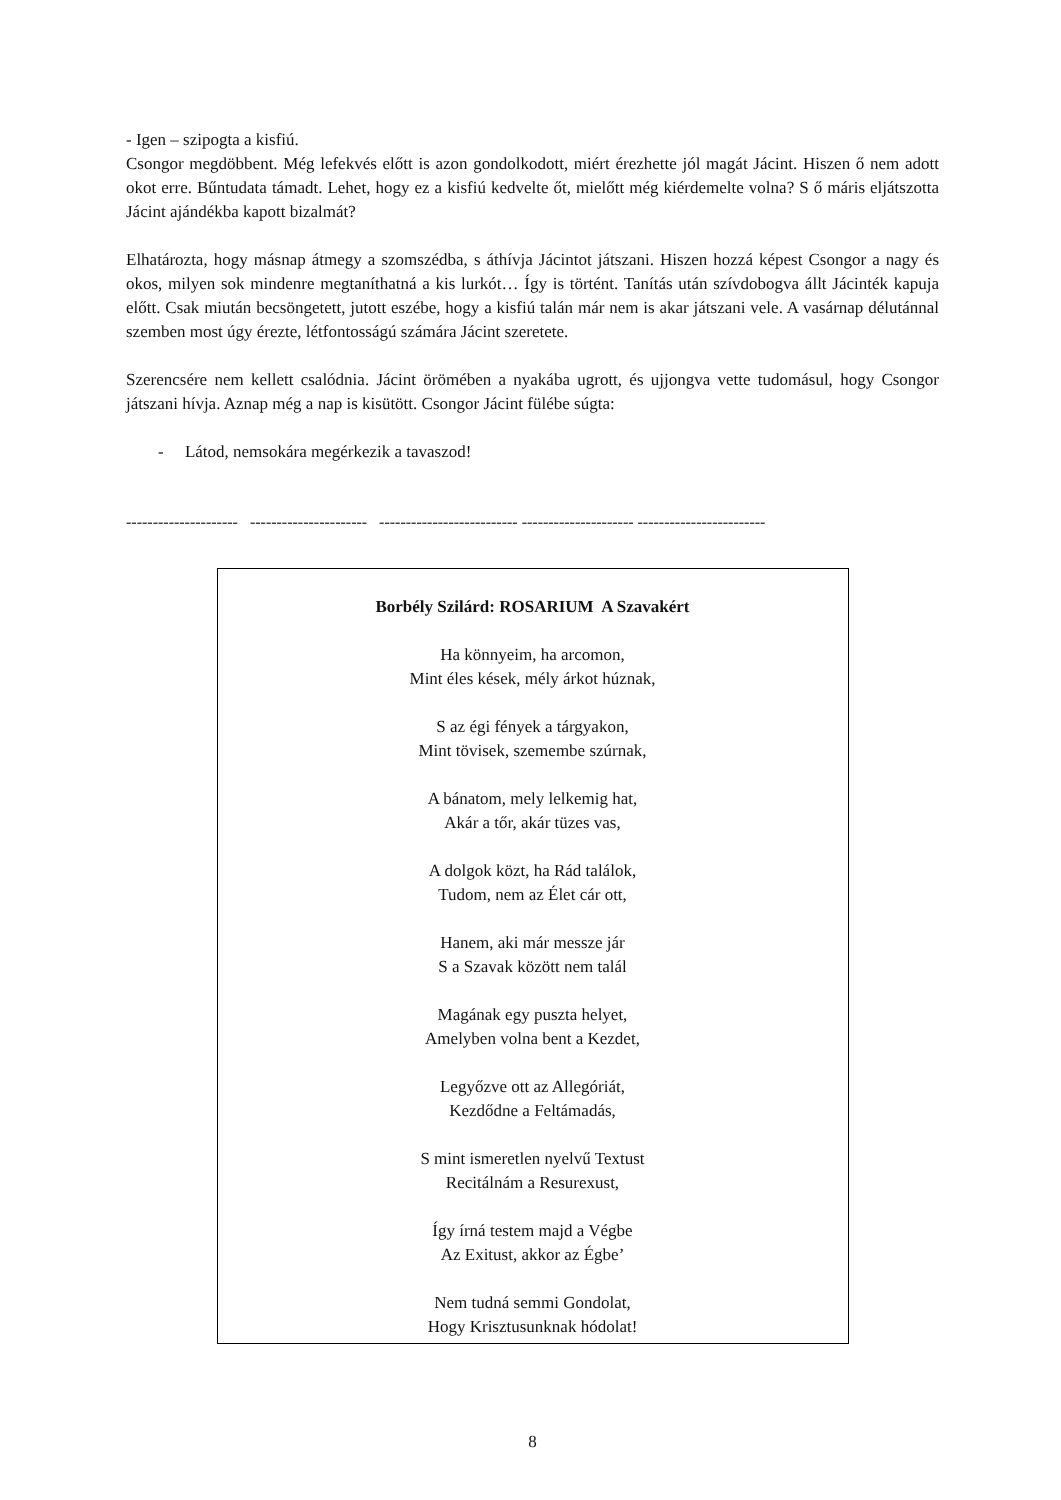- Igen – szipogta a kisfiú.
Csongor megdöbbent. Még lefekvés előtt is azon gondolkodott, miért érezhette jól magát Jácint. Hiszen ő nem adott okot erre. Bűntudata támadt. Lehet, hogy ez a kisfiú kedvelte őt, mielőtt még kiérdemelte volna? S ő máris eljátszotta Jácint ajándékba kapott bizalmát?
Elhatározta, hogy másnap átmegy a szomszédba, s áthívja Jácintot játszani. Hiszen hozzá képest Csongor a nagy és okos, milyen sok mindenre megtaníthatná a kis lurkót… Így is történt. Tanítás után szívdobogva állt Jácinték kapuja előtt. Csak miután becsöngetett, jutott eszébe, hogy a kisfiú talán már nem is akar játszani vele. A vasárnap délutánnal szemben most úgy érezte, létfontosságú számára Jácint szeretete.
Szerencsére nem kellett csalódnia. Jácint örömében a nyakába ugrott, és ujjongva vette tudomásul, hogy Csongor játszani hívja. Aznap még a nap is kisütött. Csongor Jácint fülébe súgta:
- Látod, nemsokára megérkezik a tavaszod!
--------------------- ---------------------- -------------------------- --------------------- ------------------------
Borbély Szilárd: ROSARIUM A Szavakért
Ha könnyeim, ha arcomon,
Mint éles kések, mély árkot húznak,
S az égi fények a tárgyakon,
Mint tövisek, szemembe szúrnak,
A bánatom, mely lelkemig hat,
Akár a tőr, akár tüzes vas,
A dolgok közt, ha Rád találok,
Tudom, nem az Élet cár ott,
Hanem, aki már messze jár
S a Szavak között nem talál
Magának egy puszta helyet,
Amelyben volna bent a Kezdet,
Legyőzve ott az Allegóriát,
Kezdődne a Feltámadás,
S mint ismeretlen nyelvű Textust
Recitálnám a Resurexust,
Így írná testem majd a Végbe
Az Exitust, akkor az Égbe’
Nem tudná semmi Gondolat,
Hogy Krisztusunknak hódolat!
8